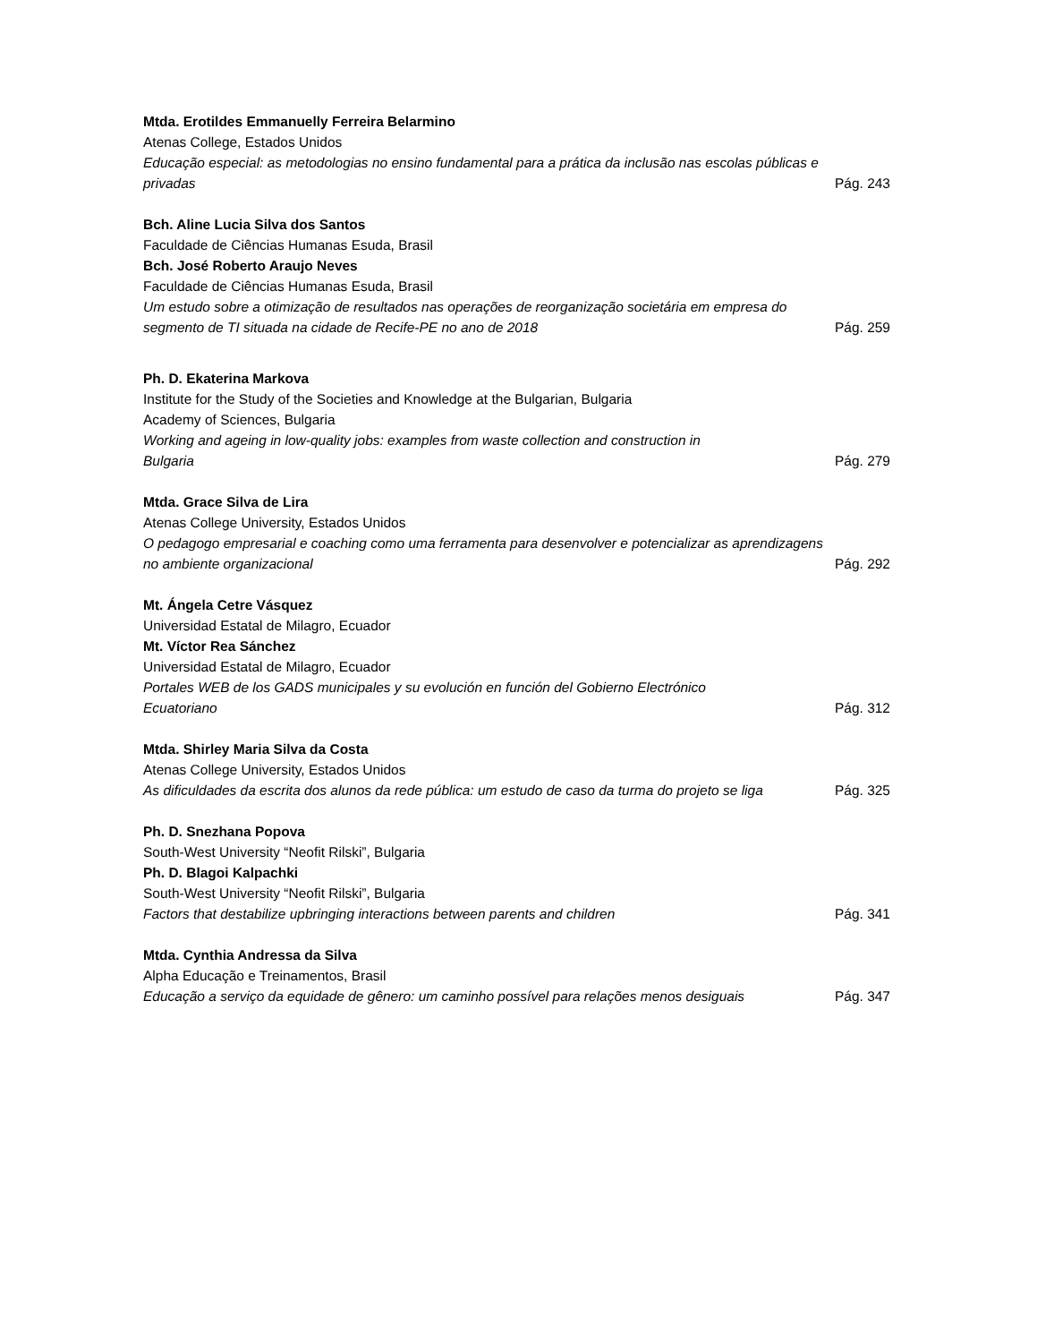Mtda. Erotildes Emmanuelly Ferreira Belarmino
Atenas College, Estados Unidos
Educação especial: as metodologias no ensino fundamental para a prática da inclusão nas escolas públicas e privadas Pág. 243
Bch. Aline Lucia Silva dos Santos
Faculdade de Ciências Humanas Esuda, Brasil
Bch. José Roberto Araujo Neves
Faculdade de Ciências Humanas Esuda, Brasil
Um estudo sobre a otimização de resultados nas operações de reorganização societária em empresa do segmento de TI situada na cidade de Recife-PE no ano de 2018 Pág. 259
Ph. D. Ekaterina Markova
Institute for the Study of the Societies and Knowledge at the Bulgarian, Bulgaria
Academy of Sciences, Bulgaria
Working and ageing in low-quality jobs: examples from waste collection and construction in
Bulgaria Pág. 279
Mtda. Grace Silva de Lira
Atenas College University, Estados Unidos
O pedagogo empresarial e coaching como uma ferramenta para desenvolver e potencializar as aprendizagens no ambiente organizacional Pág. 292
Mt. Ángela Cetre Vásquez
Universidad Estatal de Milagro, Ecuador
Mt. Víctor Rea Sánchez
Universidad Estatal de Milagro, Ecuador
Portales WEB de los GADS municipales y su evolución en función del Gobierno Electrónico
Ecuatoriano Pág. 312
Mtda. Shirley Maria Silva da Costa
Atenas College University, Estados Unidos
As dificuldades da escrita dos alunos da rede pública: um estudo de caso da turma do projeto se liga Pág. 325
Ph. D. Snezhana Popova
South-West University “Neofit Rilski”, Bulgaria
Ph. D. Blagoi Kalpachki
South-West University “Neofit Rilski”, Bulgaria
Factors that destabilize upbringing interactions between parents and children Pág. 341
Mtda. Cynthia Andressa da Silva
Alpha Educação e Treinamentos, Brasil
Educação a serviço da equidade de gênero: um caminho possível para relações menos desiguais Pág. 347